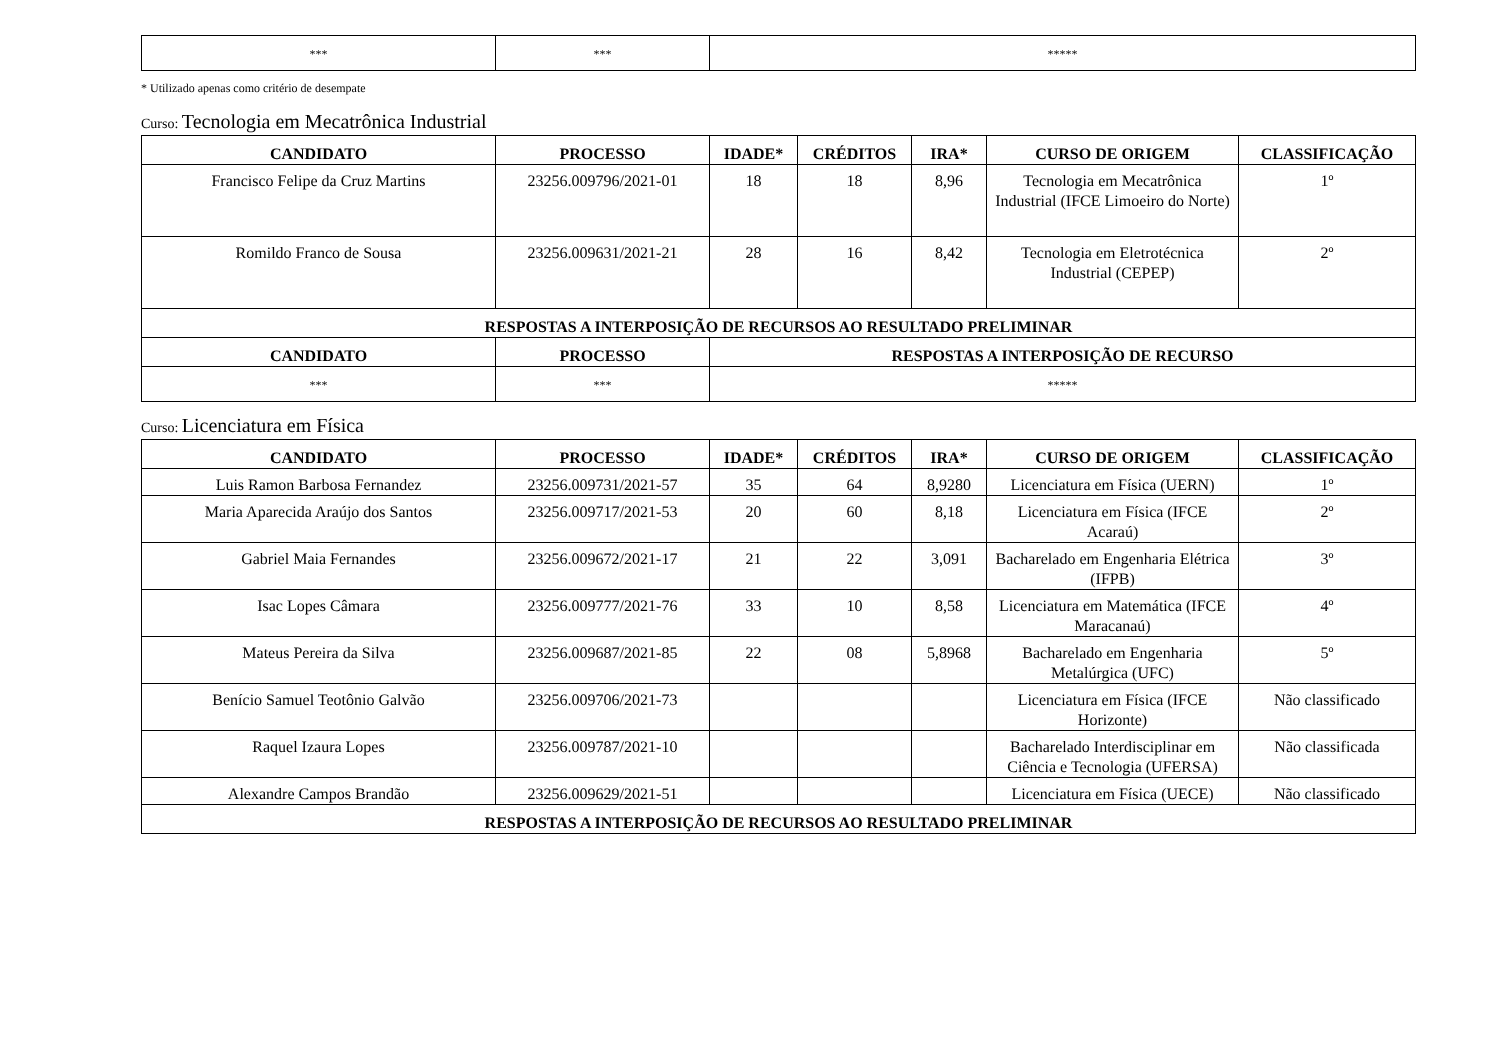| *** | *** | ***** |
* Utilizado apenas como critério de desempate
Curso: Tecnologia em Mecatrônica Industrial
| CANDIDATO | PROCESSO | IDADE* | CRÉDITOS | IRA* | CURSO DE ORIGEM | CLASSIFICAÇÃO |
| --- | --- | --- | --- | --- | --- | --- |
| Francisco Felipe da Cruz Martins | 23256.009796/2021-01 | 18 | 18 | 8,96 | Tecnologia em Mecatrônica Industrial (IFCE Limoeiro do Norte) | 1º |
| Romildo Franco de Sousa | 23256.009631/2021-21 | 28 | 16 | 8,42 | Tecnologia em Eletrotécnica Industrial (CEPEP) | 2º |
| RESPOSTAS A INTERPOSIÇÃO DE RECURSOS AO RESULTADO PRELIMINAR | | | | | | |
| CANDIDATO | PROCESSO | RESPOSTAS A INTERPOSIÇÃO DE RECURSO | | | | |
| *** | *** | ***** | | | | |
Curso: Licenciatura em Física
| CANDIDATO | PROCESSO | IDADE* | CRÉDITOS | IRA* | CURSO DE ORIGEM | CLASSIFICAÇÃO |
| --- | --- | --- | --- | --- | --- | --- |
| Luis Ramon Barbosa Fernandez | 23256.009731/2021-57 | 35 | 64 | 8,9280 | Licenciatura em Física (UERN) | 1º |
| Maria Aparecida Araújo dos Santos | 23256.009717/2021-53 | 20 | 60 | 8,18 | Licenciatura em Física (IFCE Acaraú) | 2º |
| Gabriel Maia Fernandes | 23256.009672/2021-17 | 21 | 22 | 3,091 | Bacharelado em Engenharia Elétrica (IFPB) | 3º |
| Isac Lopes Câmara | 23256.009777/2021-76 | 33 | 10 | 8,58 | Licenciatura em Matemática (IFCE Maracanaú) | 4º |
| Mateus Pereira da Silva | 23256.009687/2021-85 | 22 | 08 | 5,8968 | Bacharelado em Engenharia Metalúrgica (UFC) | 5º |
| Benício Samuel Teotônio Galvão | 23256.009706/2021-73 | | | | Licenciatura em Física (IFCE Horizonte) | Não classificado |
| Raquel Izaura Lopes | 23256.009787/2021-10 | | | | Bacharelado Interdisciplinar em Ciência e Tecnologia (UFERSA) | Não classificada |
| Alexandre Campos Brandão | 23256.009629/2021-51 | | | | Licenciatura em Física (UECE) | Não classificado |
| RESPOSTAS A INTERPOSIÇÃO DE RECURSOS AO RESULTADO PRELIMINAR | | | | | | |